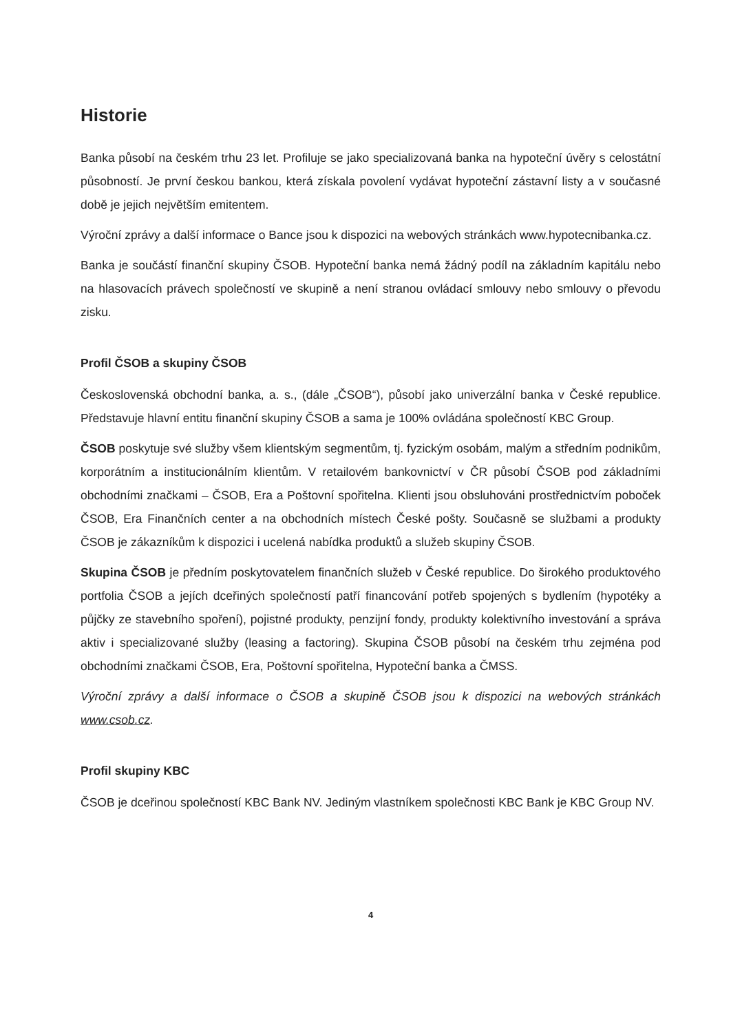Historie
Banka působí na českém trhu 23 let. Profiluje se jako specializovaná banka na hypoteční úvěry s celostátní působností. Je první českou bankou, která získala povolení vydávat hypoteční zástavní listy a v současné době je jejich největším emitentem.
Výroční zprávy a další informace o Bance jsou k dispozici na webových stránkách www.hypotecnibanka.cz.
Banka je součástí finanční skupiny ČSOB. Hypoteční banka nemá žádný podíl na základním kapitálu nebo na hlasovacích právech společností ve skupině a není stranou ovládací smlouvy nebo smlouvy o převodu zisku.
Profil ČSOB a skupiny ČSOB
Československá obchodní banka, a. s., (dále „ČSOB“), působí jako univerzální banka v České republice. Představuje hlavní entitu finanční skupiny ČSOB a sama je 100% ovládána společností KBC Group.
ČSOB poskytuje své služby všem klientským segmentům, tj. fyzickým osobám, malým a středním podnikům, korporátním a institucionálním klientům. V retailovém bankovnictví v ČR působí ČSOB pod základními obchodními značkami – ČSOB, Era a Poštovní spořitelna. Klienti jsou obsluhováni prostřednictvím poboček ČSOB, Era Finančních center a na obchodních místech České pošty. Současně se službami a produkty ČSOB je zákazníkům k dispozici i ucelená nabídka produktů a služeb skupiny ČSOB.
Skupina ČSOB je předním poskytovatelem finančních služeb v České republice. Do širokého produktového portfolia ČSOB a jejích dceřiných společností patří financování potřeb spojených s bydlením (hypotéky a půjčky ze stavebního spoření), pojistné produkty, penzijní fondy, produkty kolektivního investování a správa aktiv i specializované služby (leasing a factoring). Skupina ČSOB působí na českém trhu zejména pod obchodními značkami ČSOB, Era, Poštovní spořitelna, Hypoteční banka a ČMSS.
Výroční zprávy a další informace o ČSOB a skupině ČSOB jsou k dispozici na webových stránkách www.csob.cz.
Profil skupiny KBC
ČSOB je dceřinou společností KBC Bank NV. Jediným vlastníkem společnosti KBC Bank je KBC Group NV.
4